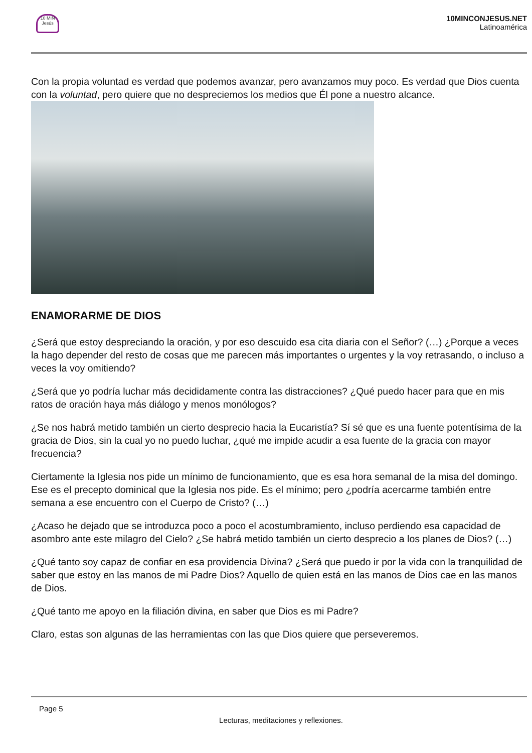10 MIN Jesús
10MINCONJESUS.NET
Latinoamérica
Con la propia voluntad es verdad que podemos avanzar, pero avanzamos muy poco. Es verdad que Dios cuenta con la voluntad, pero quiere que no despreciemos los medios que Él pone a nuestro alcance.
ENAMORARME DE DIOS
¿Será que estoy despreciando la oración, y por eso descuido esa cita diaria con el Señor? (…) ¿Porque a veces la hago depender del resto de cosas que me parecen más importantes o urgentes y la voy retrasando, o incluso a veces la voy omitiendo?
¿Será que yo podría luchar más decididamente contra las distracciones? ¿Qué puedo hacer para que en mis ratos de oración haya más diálogo y menos monólogos?
¿Se nos habrá metido también un cierto desprecio hacia la Eucaristía? Sí sé que es una fuente potentísima de la gracia de Dios, sin la cual yo no puedo luchar, ¿qué me impide acudir a esa fuente de la gracia con mayor frecuencia?
Ciertamente la Iglesia nos pide un mínimo de funcionamiento, que es esa hora semanal de la misa del domingo. Ese es el precepto dominical que la Iglesia nos pide. Es el mínimo; pero ¿podría acercarme también entre semana a ese encuentro con el Cuerpo de Cristo? (…)
¿Acaso he dejado que se introduzca poco a poco el acostumbramiento, incluso perdiendo esa capacidad de asombro ante este milagro del Cielo? ¿Se habrá metido también un cierto desprecio a los planes de Dios? (…)
¿Qué tanto soy capaz de confiar en esa providencia Divina? ¿Será que puedo ir por la vida con la tranquilidad de saber que estoy en las manos de mi Padre Dios? Aquello de quien está en las manos de Dios cae en las manos de Dios.
¿Qué tanto me apoyo en la filiación divina, en saber que Dios es mi Padre?
Claro, estas son algunas de las herramientas con las que Dios quiere que perseveremos.
Page 5
Lecturas, meditaciones y reflexiones.